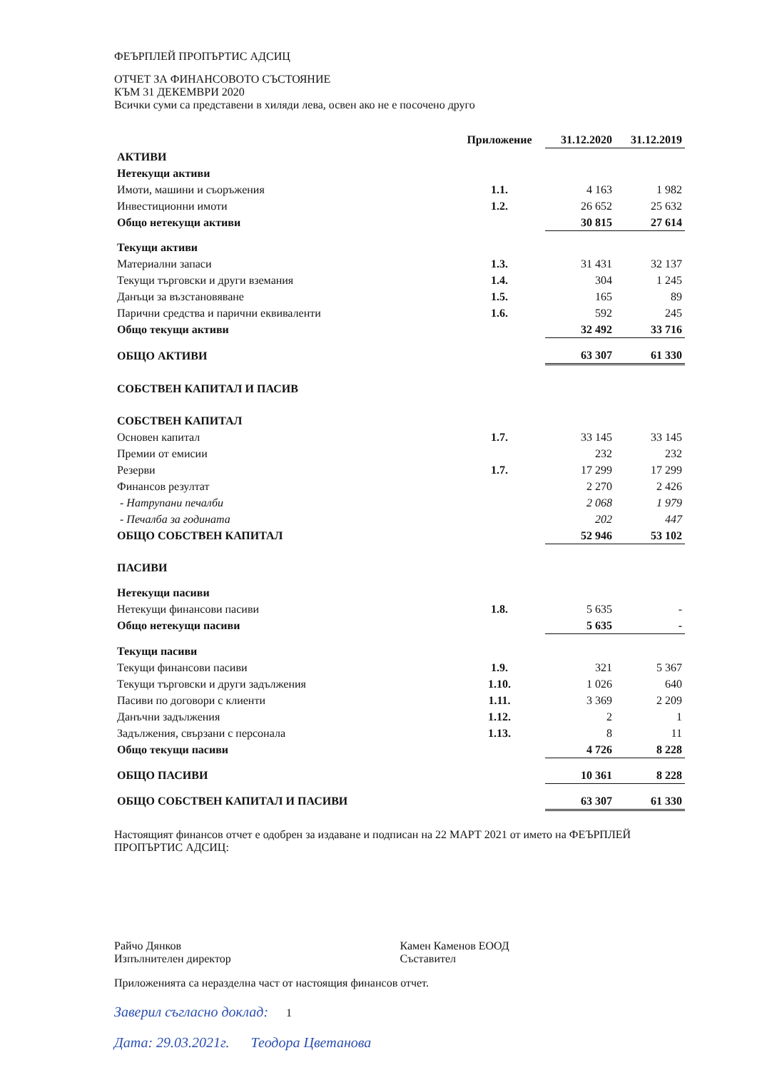ФЕЪРПЛЕЙ ПРОПЪРТИС АДСИЦ
ОТЧЕТ ЗА ФИНАНСОВОТО СЪСТОЯНИЕ
КЪМ 31 ДЕКЕМВРИ 2020
Всички суми са представени в хиляди лева, освен ако не е посочено друго
| | Приложение | 31.12.2020 | 31.12.2019 |
| --- | --- | --- | --- |
| АКТИВИ | | | |
| Нетекущи активи | | | |
| Имоти, машини и съоръжения | 1.1. | 4 163 | 1 982 |
| Инвестиционни имоти | 1.2. | 26 652 | 25 632 |
| Общо нетекущи активи | | 30 815 | 27 614 |
| Текущи активи | | | |
| Материални запаси | 1.3. | 31 431 | 32 137 |
| Текущи търговски и други вземания | 1.4. | 304 | 1 245 |
| Данъци за възстановяване | 1.5. | 165 | 89 |
| Парични средства и парични еквиваленти | 1.6. | 592 | 245 |
| Общо текущи активи | | 32 492 | 33 716 |
| ОБЩО АКТИВИ | | 63 307 | 61 330 |
| СОБСТВЕН КАПИТАЛ И ПАСИВ | | | |
| СОБСТВЕН КАПИТАЛ | | | |
| Основен капитал | 1.7. | 33 145 | 33 145 |
| Премии от емисии | | 232 | 232 |
| Резерви | 1.7. | 17 299 | 17 299 |
| Финансов резултат | | 2 270 | 2 426 |
| - Натрупани печалби | | 2 068 | 1 979 |
| - Печалба за годината | | 202 | 447 |
| ОБЩО СОБСТВЕН КАПИТАЛ | | 52 946 | 53 102 |
| ПАСИВИ | | | |
| Нетекущи пасиви | | | |
| Нетекущи финансови пасиви | 1.8. | 5 635 | - |
| Общо нетекущи пасиви | | 5 635 | - |
| Текущи пасиви | | | |
| Текущи финансови пасиви | 1.9. | 321 | 5 367 |
| Текущи търговски и други задължения | 1.10. | 1 026 | 640 |
| Пасиви по договори с клиенти | 1.11. | 3 369 | 2 209 |
| Данъчни задължения | 1.12. | 2 | 1 |
| Задължения, свързани с персонала | 1.13. | 8 | 11 |
| Общо текущи пасиви | | 4 726 | 8 228 |
| ОБЩО ПАСИВИ | | 10 361 | 8 228 |
| ОБЩО СОБСТВЕН КАПИТАЛ И ПАСИВИ | | 63 307 | 61 330 |
Настоящият финансов отчет е одобрен за издаване и подписан на 22 МАРТ 2021 от името на ФЕЪРПЛЕЙ ПРОПЪРТИС АДСИЦ:
Райчо Дянков
Изпълнителен директор
Камен Каменов ЕООД
Съставител
Приложенията са неразделна част от настоящия финансов отчет.
Заверил съгласно доклад: 1
Дата: 29.03.2021г. Теодора Цветанова